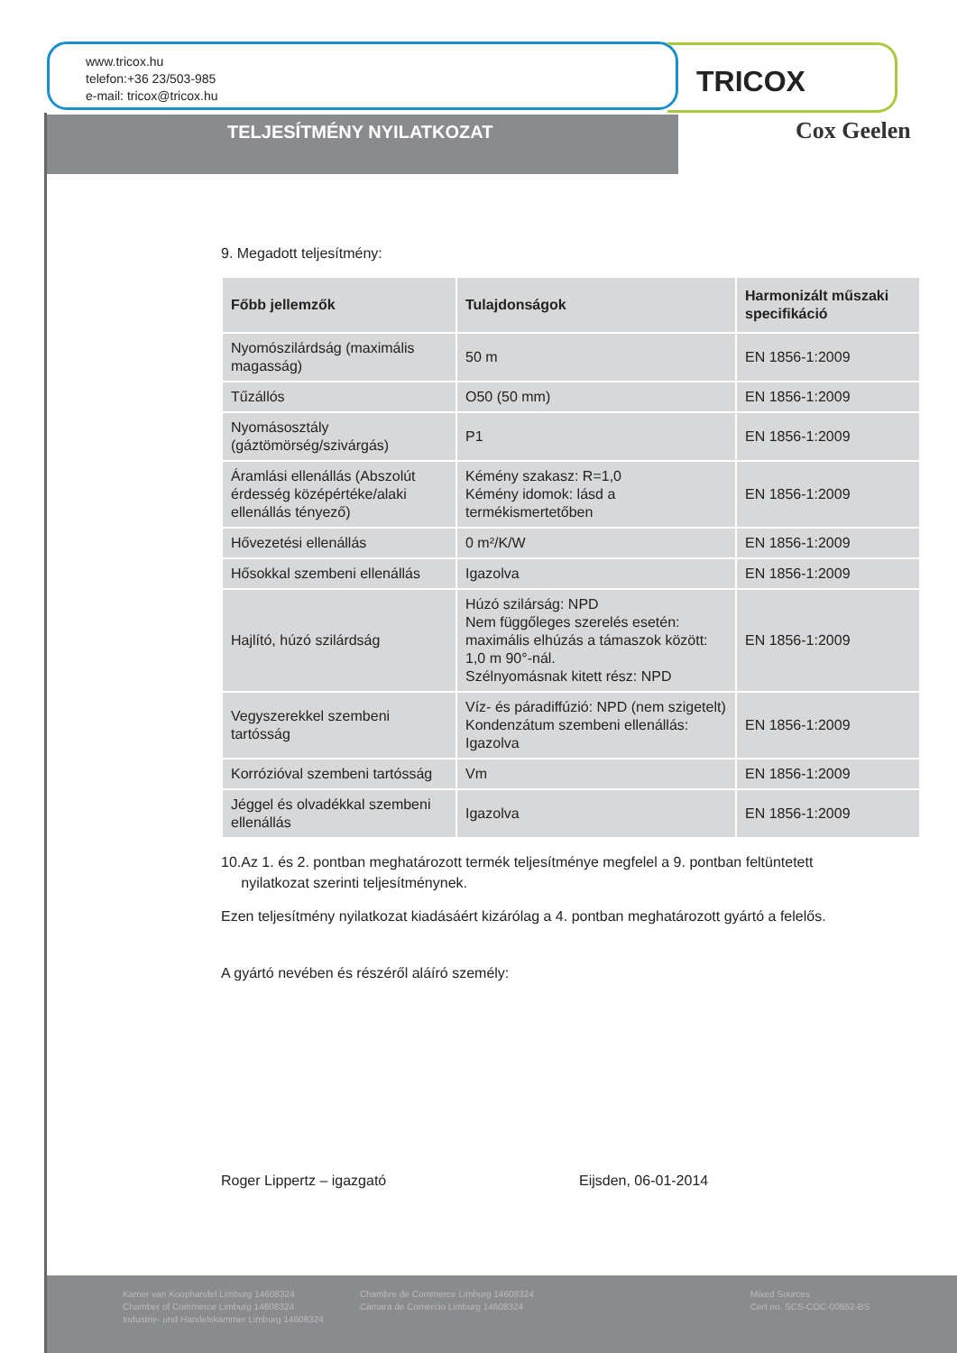www.tricox.hu
telefon:+36 23/503-985
e-mail: tricox@tricox.hu
TRICOX
TELJESÍTMÉNY NYILATKOZAT Cox Geelen
9. Megadott teljesítmény:
| Főbb jellemzők | Tulajdonságok | Harmonizált műszaki specifikáció |
| --- | --- | --- |
| Nyomószilárdság (maximális magasság) | 50 m | EN 1856-1:2009 |
| Tűzállós | O50 (50 mm) | EN 1856-1:2009 |
| Nyomásosztály (gáztömörség/szivárgás) | P1 | EN 1856-1:2009 |
| Áramlási ellenállás (Abszolút érdesség középértéke/alaki ellenállás tényező) | Kémény szakasz: R=1,0 Kémény idomok: lásd a termékismertetőben | EN 1856-1:2009 |
| Hővezetési ellenállás | 0 m²/K/W | EN 1856-1:2009 |
| Hősokkal szembeni ellenállás | Igazolva | EN 1856-1:2009 |
| Hajlító, húzó szilárdság | Húzó szilárság: NPD Nem függőleges szerelés esetén: maximális elhúzás a támaszok között: 1,0 m 90°-nál. Szélnyomásnak kitett rész: NPD | EN 1856-1:2009 |
| Vegyszerekkel szembeni tartósság | Víz- és páradiffúzió: NPD (nem szigetelt) Kondenzátum szembeni ellenállás: Igazolva | EN 1856-1:2009 |
| Korrózióval szembeni tartósság | Vm | EN 1856-1:2009 |
| Jéggel és olvadékkal szembeni ellenállás | Igazolva | EN 1856-1:2009 |
10.Az 1. és 2. pontban meghatározott termék teljesítménye megfelel a 9. pontban feltüntetett
nyilatkozat szerinti teljesítménynek.
Ezen teljesítmény nyilatkozat kiadásáért kizárólag a 4. pontban meghatározott gyártó a felelős.
A gyártó nevében és részéről aláíró személy:
Roger Lippertz – igazgató Eijsden, 06-01-2014
Kamer van Koophandel Limburg 14608324
Chamber of Commerce Limburg 14608324
Industrie- und Handelskammer Limburg 14608324
Chambre de Commerce Limburg 14608324
Cámara de Comercio Limburg 14608324
Mixed Sources
Cert no. SCS-COC-00652-BS